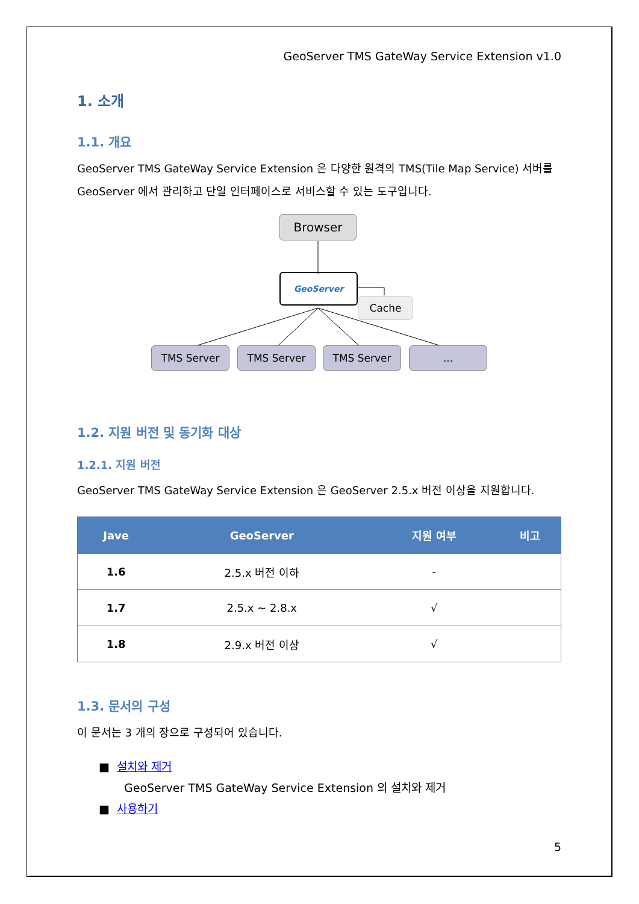GeoServer TMS GateWay Service Extension v1.0
1. 소개
1.1. 개요
GeoServer TMS GateWay Service Extension 은 다양한 원격의 TMS(Tile Map Service) 서버를 GeoServer 에서 관리하고 단일 인터페이스로 서비스할 수 있는 도구입니다.
Browser
GeoServer
Cache
TMS Server TMS Server TMS Server ...
1.2. 지원 버전 및 동기화 대상
1.2.1. 지원 버전
GeoServer TMS GateWay Service Extension 은 GeoServer 2.5.x 버전 이상을 지원합니다.
| Jave | GeoServer | 지원 여부 | 비고 |
| --- | --- | --- | --- |
| 1.6 | 2.5.x 버전 이하 | - | |
| 1.7 | 2.5.x ~ 2.8.x | √ | |
| 1.8 | 2.9.x 버전 이상 | √ | |
1.3. 문서의 구성
이 문서는 3 개의 장으로 구성되어 있습니다.
■ 설치와 제거
GeoServer TMS GateWay Service Extension 의 설치와 제거
■ 사용하기
5